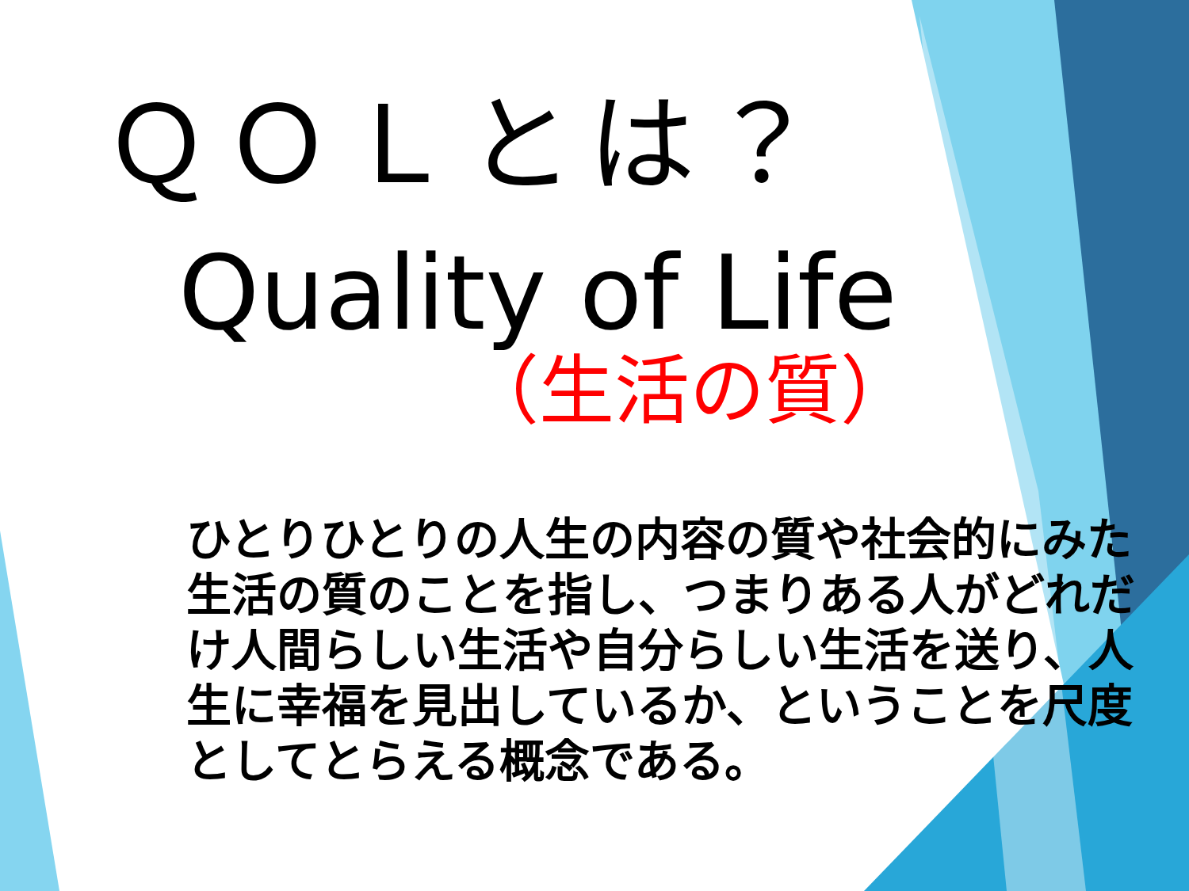ＱＯＬとは？
Quality of Life
（生活の質）
ひとりひとりの人生の内容の質や社会的にみた生活の質のことを指し、つまりある人がどれだけ人間らしい生活や自分らしい生活を送り、人生に幸福を見出しているか、ということを尺度としてとらえる概念である。